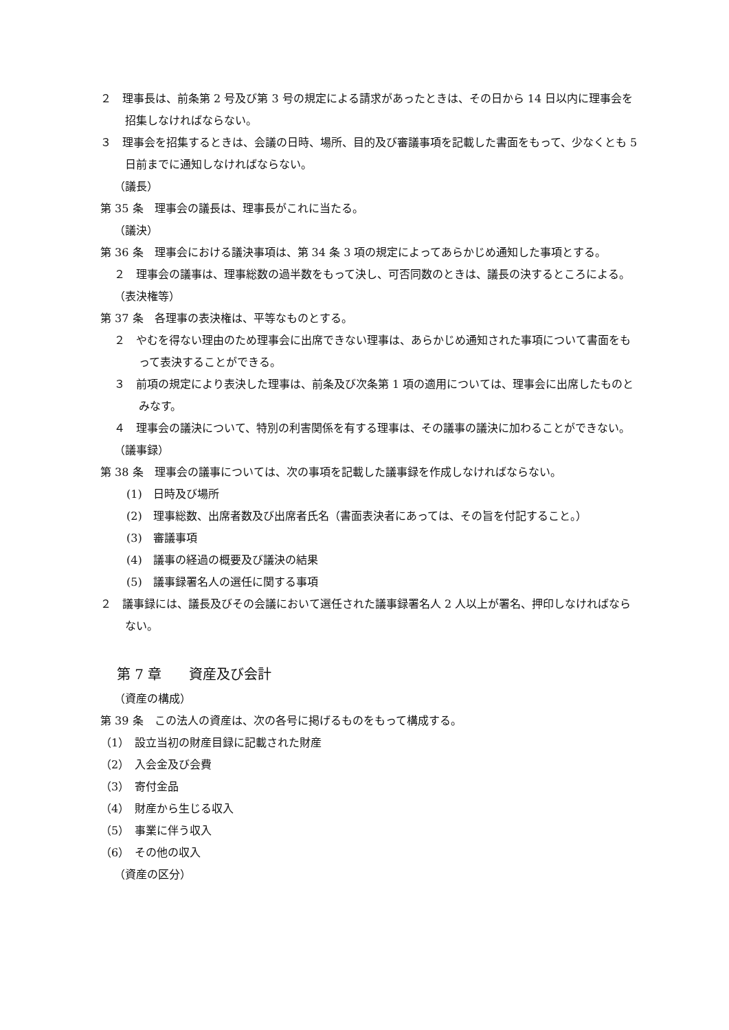２　理事長は、前条第 2 号及び第 3 号の規定による請求があったときは、その日から 14 日以内に理事会を招集しなければならない。
３　理事会を招集するときは、会議の日時、場所、目的及び審議事項を記載した書面をもって、少なくとも 5 日前までに通知しなければならない。
（議長）
第 35 条　理事会の議長は、理事長がこれに当たる。
（議決）
第 36 条　理事会における議決事項は、第 34 条 3 項の規定によってあらかじめ通知した事項とする。
２　理事会の議事は、理事総数の過半数をもって決し、可否同数のときは、議長の決するところによる。
（表決権等）
第 37 条　各理事の表決権は、平等なものとする。
２　やむを得ない理由のため理事会に出席できない理事は、あらかじめ通知された事項について書面をもって表決することができる。
３　前項の規定により表決した理事は、前条及び次条第 1 項の適用については、理事会に出席したものとみなす。
４　理事会の議決について、特別の利害関係を有する理事は、その議事の議決に加わることができない。
（議事録）
第 38 条　理事会の議事については、次の事項を記載した議事録を作成しなければならない。
(1)　日時及び場所
(2)　理事総数、出席者数及び出席者氏名（書面表決者にあっては、その旨を付記すること。）
(3)　審議事項
(4)　議事の経過の概要及び議決の結果
(5)　議事録署名人の選任に関する事項
２　議事録には、議長及びその会議において選任された議事録署名人 2 人以上が署名、押印しなければならない。
第 7 章　　資産及び会計
（資産の構成）
第 39 条　この法人の資産は、次の各号に掲げるものをもって構成する。
（1）　設立当初の財産目録に記載された財産
（2）　入会金及び会費
（3）　寄付金品
（4）　財産から生じる収入
（5）　事業に伴う収入
（6）　その他の収入
（資産の区分）